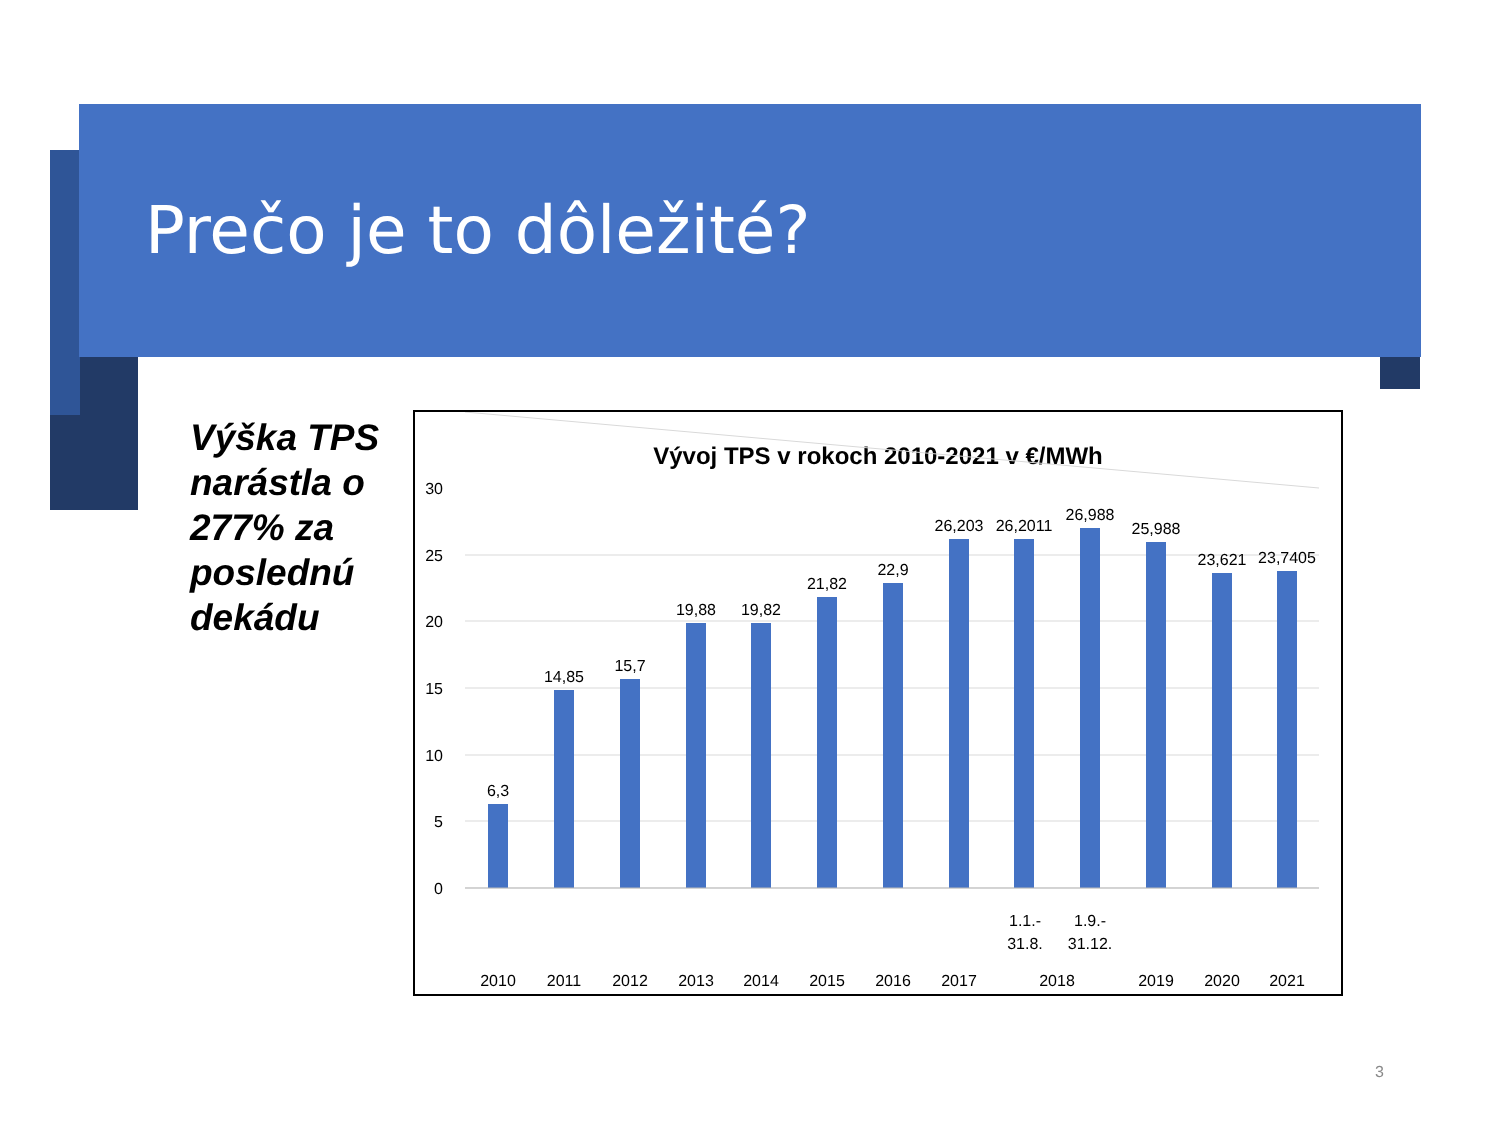Prečo je to dôležité?
Výška TPS
narástla o
277% za
poslednú
dekádu
Vývoj TPS v rokoch 2010-2021 v €/MWh
30
25
20
15
10
5
0
6,3
14,85
15,7
19,88
19,82
21,82
22,9
26,203
26,2011
26,988
25,988
23,621
23,7405
1.1.-
31.8.
1.9.-
31.12.
2010
2011
2012
2013
2014
2015
2016
2017
2018
2019
2020
2021
3